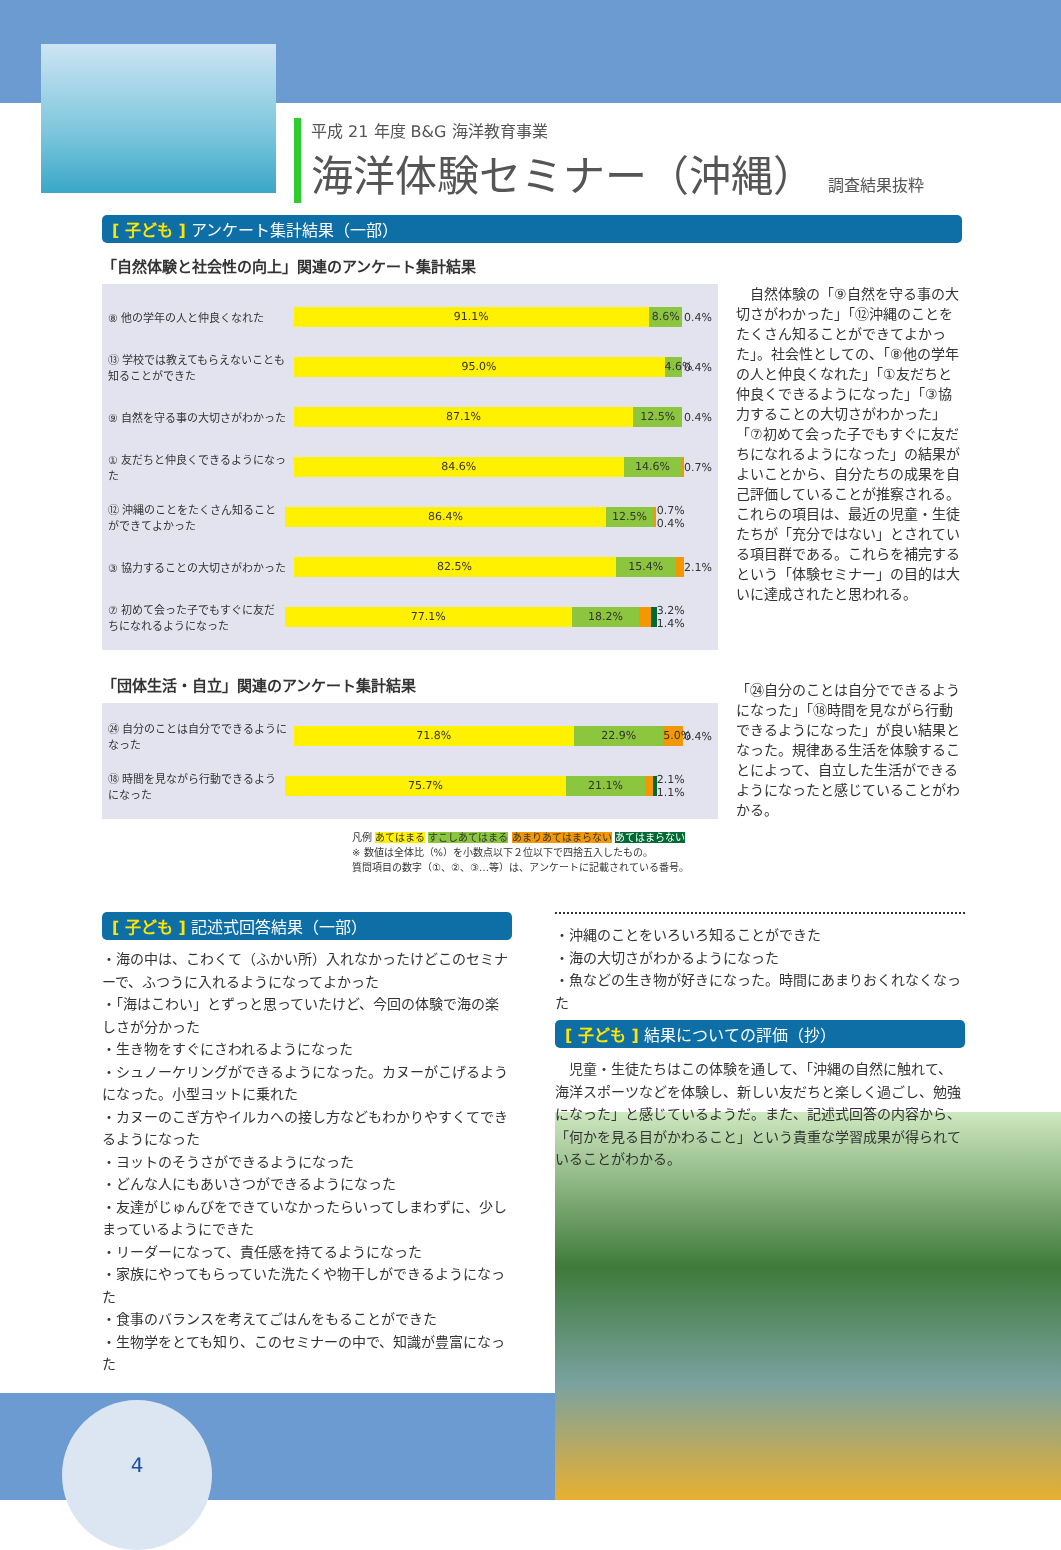平成 21 年度 B&G 海洋教育事業
海洋体験セミナー（沖縄） 調査結果抜粋
[ 子ども ] アンケート集計結果（一部）
「自然体験と社会性の向上」関連のアンケート集計結果
⑧ 他の学年の人と仲良くなれた
91.1% 8.6%
0.4%
⑬ 学校では教えてもらえないことも知ることができた
95.0% 4.6%
0.4%
⑨ 自然を守る事の大切さがわかった
87.1% 12.5%
0.4%
① 友だちと仲良くできるようになった
84.6% 14.6%
0.7%
⑫ 沖縄のことをたくさん知ることができてよかった
86.4% 12.5%
0.7% 0.4%
③ 協力することの大切さがわかった
82.5% 15.4%
2.1%
⑦ 初めて会った子でもすぐに友だちになれるようになった
77.1% 18.2%
3.2% 1.4%
「団体生活・自立」関連のアンケート集計結果
㉔ 自分のことは自分でできるようになった
71.8% 22.9% 5.0%
0.4%
⑱ 時間を見ながら行動できるようになった
75.7% 21.1%
2.1% 1.1%
凡例 あてはまる すこしあてはまる あまりあてはまらない あてはまらない
※ 数値は全体比（%）を小数点以下２位以下で四捨五入したもの。
質問項目の数字（①、②、③…等）は、アンケートに記載されている番号。
　自然体験の「⑨自然を守る事の大切さがわかった」「⑫沖縄のことをたくさん知ることができてよかった」。社会性としての、「⑧他の学年の人と仲良くなれた」「①友だちと仲良くできるようになった」「③協力することの大切さがわかった」「⑦初めて会った子でもすぐに友だちになれるようになった」の結果がよいことから、自分たちの成果を自己評価していることが推察される。これらの項目は、最近の児童・生徒たちが「充分ではない」とされている項目群である。これらを補完するという「体験セミナー」の目的は大いに達成されたと思われる。
「㉔自分のことは自分でできるようになった」「⑱時間を見ながら行動できるようになった」が良い結果となった。規律ある生活を体験することによって、自立した生活ができるようになったと感じていることがわかる。
[ 子ども ] 記述式回答結果（一部）
・海の中は、こわくて（ふかい所）入れなかったけどこのセミナーで、ふつうに入れるようになってよかった
・「海はこわい」とずっと思っていたけど、今回の体験で海の楽しさが分かった
・生き物をすぐにさわれるようになった
・シュノーケリングができるようになった。カヌーがこげるようになった。小型ヨットに乗れた
・カヌーのこぎ方やイルカへの接し方などもわかりやすくてできるようになった
・ヨットのそうさができるようになった
・どんな人にもあいさつができるようになった
・友達がじゅんびをできていなかったらいってしまわずに、少しまっているようにできた
・リーダーになって、責任感を持てるようになった
・家族にやってもらっていた洗たくや物干しができるようになった
・食事のバランスを考えてごはんをもることができた
・生物学をとても知り、このセミナーの中で、知識が豊富になった
・沖縄のことをいろいろ知ることができた
・海の大切さがわかるようになった
・魚などの生き物が好きになった。時間にあまりおくれなくなった
[ 子ども ] 結果についての評価（抄）
　児童・生徒たちはこの体験を通して、「沖縄の自然に触れて、海洋スポーツなどを体験し、新しい友だちと楽しく過ごし、勉強になった」と感じているようだ。また、記述式回答の内容から、「何かを見る目がかわること」という貴重な学習成果が得られていることがわかる。
4